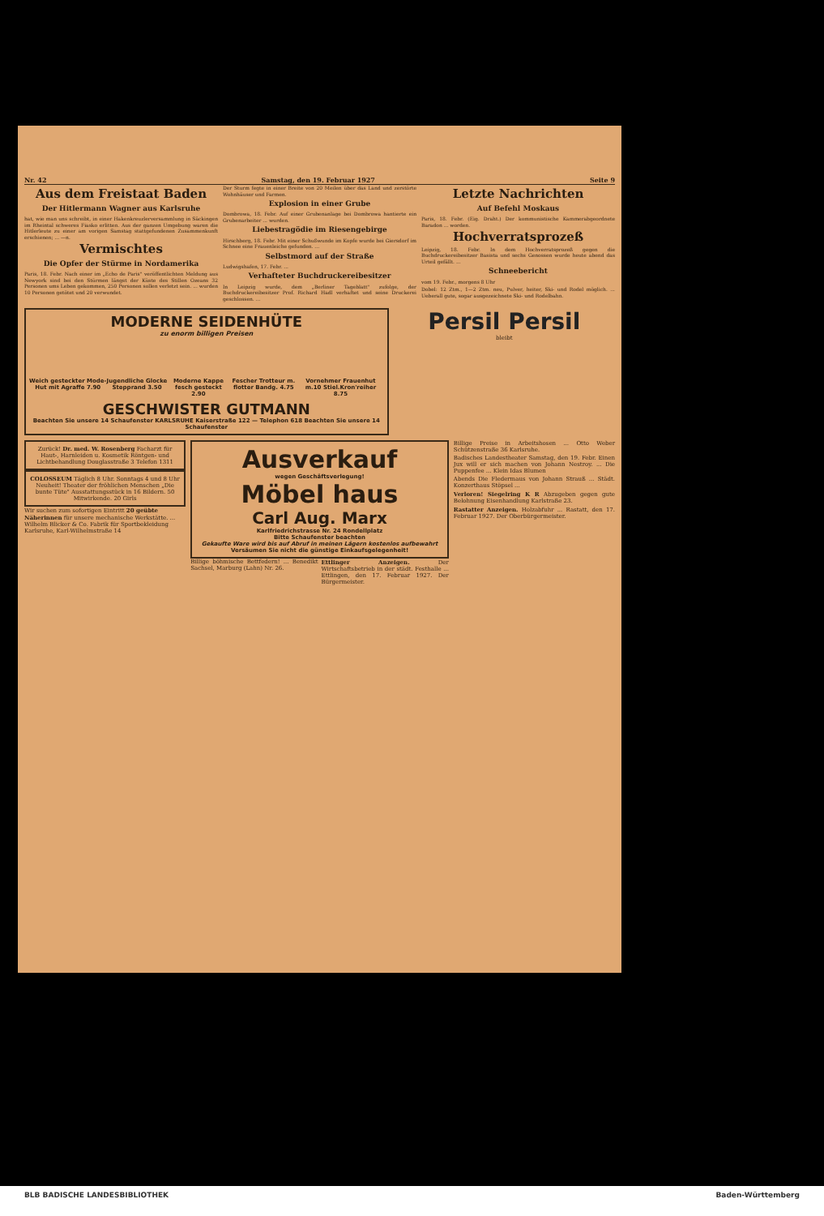Nr. 42 Samstag, den 19. Februar 1927 Seite 9
Aus dem Freistaat Baden
Der Hitlermann Wagner aus Karlsruhe
hat, wie man uns schreibt, in einer Hakenkreuzlerversammlung in Säckingen im Rheintal schweres Fiasko erlitten. Aus der ganzen Umgebung waren die Hitlerleute zu einer am vorigen Samstag stattgefundenen Zusammenkunft erschienen; ... —n.
Vermischtes
Die Opfer der Stürme in Nordamerika
Paris, 18. Febr. Nach einer im „Echo de Paris" veröffentlichten Meldung aus Newyork sind bei den Stürmen längst der Küste des Stillen Ozeans 32 Personen ums Leben gekommen, 250 Personen sollen verletzt sein. ... wurden 10 Personen getötet und 20 verwundet.
Der Sturm fegte in einer Breite von 20 Meilen über das Land und zerstörte Wohnhäuser und Farmen.
Explosion in einer Grube
Dombrowa, 18. Febr. Auf einer Grubenanlage bei Dombrowa hantierte ein Grubenarbeiter ... wurden.
Liebestragödie im Riesengebirge
Hirschberg, 18. Febr. Mit einer Schußwunde im Kopfe wurde bei Giersdorf im Schnee eine Frauenleiche gefunden. ...
Selbstmord auf der Straße
Ludwigshafen, 17. Febr. ...
Verhafteter Buchdruckereibesitzer
In Leipzig wurde, dem „Berliner Tageblatt" zufolge, der Buchdruckereibesitzer Prof. Richard Hadl verhaftet und seine Druckerei geschlossen. ...
Letzte Nachrichten
Auf Befehl Moskaus
Paris, 18. Febr. (Eig. Draht.) Der kommunistische Kammerabgeordnete Baradon ... worden.
Hochverratsprozeß
Leipzig, 18. Febr. In dem Hochverratsprozeß gegen die Buchdruckereibesitzer Basista und sechs Genossen wurde heute abend das Urteil gefällt. ...
Schneebericht
vom 19. Febr., morgens 8 Uhr
Dobel: 12 Ztm., 1—2 Ztm. neu, Pulver, heiter, Ski- und Rodel möglich. ... Ueberall gute, sogar ausgezeichnete Ski- und Rodelbahn.
MODERNE SEIDENHÜTE
zu enorm billigen Preisen
Weich gesteckter Mode-Hut mit Agraffe 7.90 Jugendliche Glocke Stepprand 3.50 Moderne Kappe fesch gesteckt 2.90 Fescher Trotteur m. flotter Bandg. 4.75 Vornehmer Frauenhut m.10 Stiel.Kron'reiher 8.75
GESCHWISTER GUTMANN
Beachten Sie unsere 14 Schaufenster KARLSRUHE Kaiserstraße 122 — Telephon 618 Beachten Sie unsere 14 Schaufenster
Persil Persil
bleibt
Zurück! Dr. med. W. Rosenberg Facharzt für Haut-, Harnleiden u. Kosmetik Röntgen- und Lichtbehandlung Douglasstraße 3 Telefon 1311
COLOSSEUM Täglich 8 Uhr. Sonntags 4 und 8 Uhr Neuheit! Theater der fröhlichen Menschen „Die bunte Tüte" Ausstattungsstück in 16 Bildern. 50 Mitwirkende. 20 Girls
Wir suchen zum sofortigen Eintritt 20 geübte Näherinnen für unsere mechanische Werkstätte. ... Wilhelm Blicker & Co. Fabrik für Sportbekleidung Karlsruhe, Karl-Wilhelmstraße 14
Ausverkauf
wegen Geschäftsverlegung!
Möbel haus
Carl Aug. Marx
Karlfriedrichstrasse Nr. 24 Rondellplatz
Bitte Schaufenster beachten
Gekaufte Ware wird bis auf Abruf in meinen Lägern kostenlos aufbewahrt
Versäumen Sie nicht die günstige Einkaufsgelegenheit!
Billige böhmische Bettfedern! ... Benedikt Sachsel, Marburg (Lahn) Nr. 26.
Ettlinger Anzeigen. Der Wirtschaftsbetrieb in der städt. Festhalle ... Ettlingen, den 17. Februar 1927. Der Bürgermeister.
Billige Preise in Arbeitshosen ... Otto Weber Schützenstraße 36 Karlsruhe.
Badisches Landestheater Samstag, den 19. Febr. Einen Jux will er sich machen von Johann Nestroy. ... Die Puppenfee ... Klein Idas Blumen
Abends Die Fledermaus von Johann Strauß ... Städt. Konzerthaus Stöpsel ...
Verloren! Siegelring K R Abzugeben gegen gute Belohnung Eisenhandlung Karlstraße 23.
Rastatter Anzeigen. Holzabfuhr ... Rastatt, den 17. Februar 1927. Der Oberbürgermeister.
BLB BADISCHE LANDESBIBLIOTHEK Baden-Württemberg